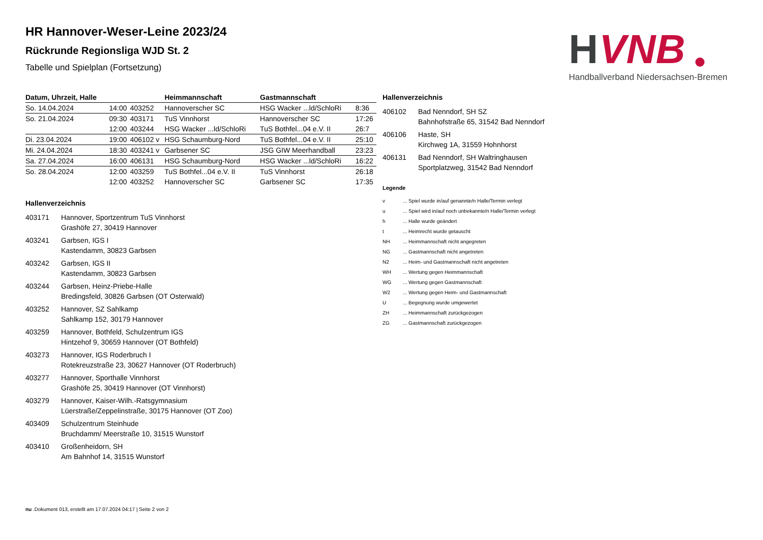H
VNB
Handballverband Niedersachsen-Bremen
HR Hannover-Weser-Leine 2023/24
Rückrunde Regionsliga WJD St. 2
Tabelle und Spielplan (Fortsetzung)
| Datum, Uhrzeit, Halle | | | Heimmannschaft | Gastmannschaft | |
| --- | --- | --- | --- | --- | --- |
| So. 14.04.2024 | 14:00 | 403252 | Hannoverscher SC | HSG Wacker ...ld/SchloRi | 8:36 |
| So. 21.04.2024 | 09:30 | 403171 | TuS Vinnhorst | Hannoverscher SC | 17:26 |
| | 12:00 | 403244 | HSG Wacker ...ld/SchloRi | TuS Bothfel...04 e.V. II | 26:7 |
| Di. 23.04.2024 | 19:00 | 406102 v | HSG Schaumburg-Nord | TuS Bothfel...04 e.V. II | 25:10 |
| Mi. 24.04.2024 | 18:30 | 403241 v | Garbsener SC | JSG GIW Meerhandball | 23:23 |
| Sa. 27.04.2024 | 16:00 | 406131 | HSG Schaumburg-Nord | HSG Wacker ...ld/SchloRi | 16:22 |
| So. 28.04.2024 | 12:00 | 403259 | TuS Bothfel...04 e.V. II | TuS Vinnhorst | 26:18 |
| | 12:00 | 403252 | Hannoverscher SC | Garbsener SC | 17:35 |
Hallenverzeichnis
403171 Hannover, Sportzentrum TuS Vinnhorst
Grashöfe 27, 30419 Hannover
403241 Garbsen, IGS I
Kastendamm, 30823 Garbsen
403242 Garbsen, IGS II
Kastendamm, 30823 Garbsen
403244 Garbsen, Heinz-Priebe-Halle
Bredingsfeld, 30826 Garbsen (OT Osterwald)
403252 Hannover, SZ Sahlkamp
Sahlkamp 152, 30179 Hannover
403259 Hannover, Bothfeld, Schulzentrum IGS
Hintzehof 9, 30659 Hannover (OT Bothfeld)
403273 Hannover, IGS Roderbruch I
Rotekreuzstraße 23, 30627 Hannover (OT Roderbruch)
403277 Hannover, Sporthalle Vinnhorst
Grashöfe 25, 30419 Hannover (OT Vinnhorst)
403279 Hannover, Kaiser-Wilh.-Ratsgymnasium
Lüerstraße/Zeppelinstraße, 30175 Hannover (OT Zoo)
403409 Schulzentrum Steinhude
Bruchdamm/ Meerstraße 10, 31515 Wunstorf
403410 Großenheidorn, SH
Am Bahnhof 14, 31515 Wunstorf
Hallenverzeichnis
406102 Bad Nenndorf, SH SZ
Bahnhofstraße 65, 31542 Bad Nenndorf
406106 Haste, SH
Kirchweg 1A, 31559 Hohnhorst
406131 Bad Nenndorf, SH Waltringhausen
Sportplatzweg, 31542 Bad Nenndorf
Legende
v ... Spiel wurde in/auf genannte/n Halle/Termin verlegt
u ... Spiel wird in/auf noch unbekannte/n Halle/Termin verlegt
h ... Halle wurde geändert
t ... Heimrecht wurde getauscht
NH ... Heimmannschaft nicht angegreten
NG ... Gastmannschaft nicht angetreten
N2 ... Heim- und Gastmannschaft nicht angetreten
WH ... Wertung gegen Heimmannschaft
WG ... Wertung gegen Gastmannschaft
W2 ... Wertung gegen Heim- und Gastmannschaft
U ... Begegnung wurde umgewertet
ZH ... Heimmannschaft zurückgezogen
ZG ... Gastmannschaft zurückgezogen
nu .Dokument 013, erstellt am 17.07.2024 04:17 | Seite 2 von 2